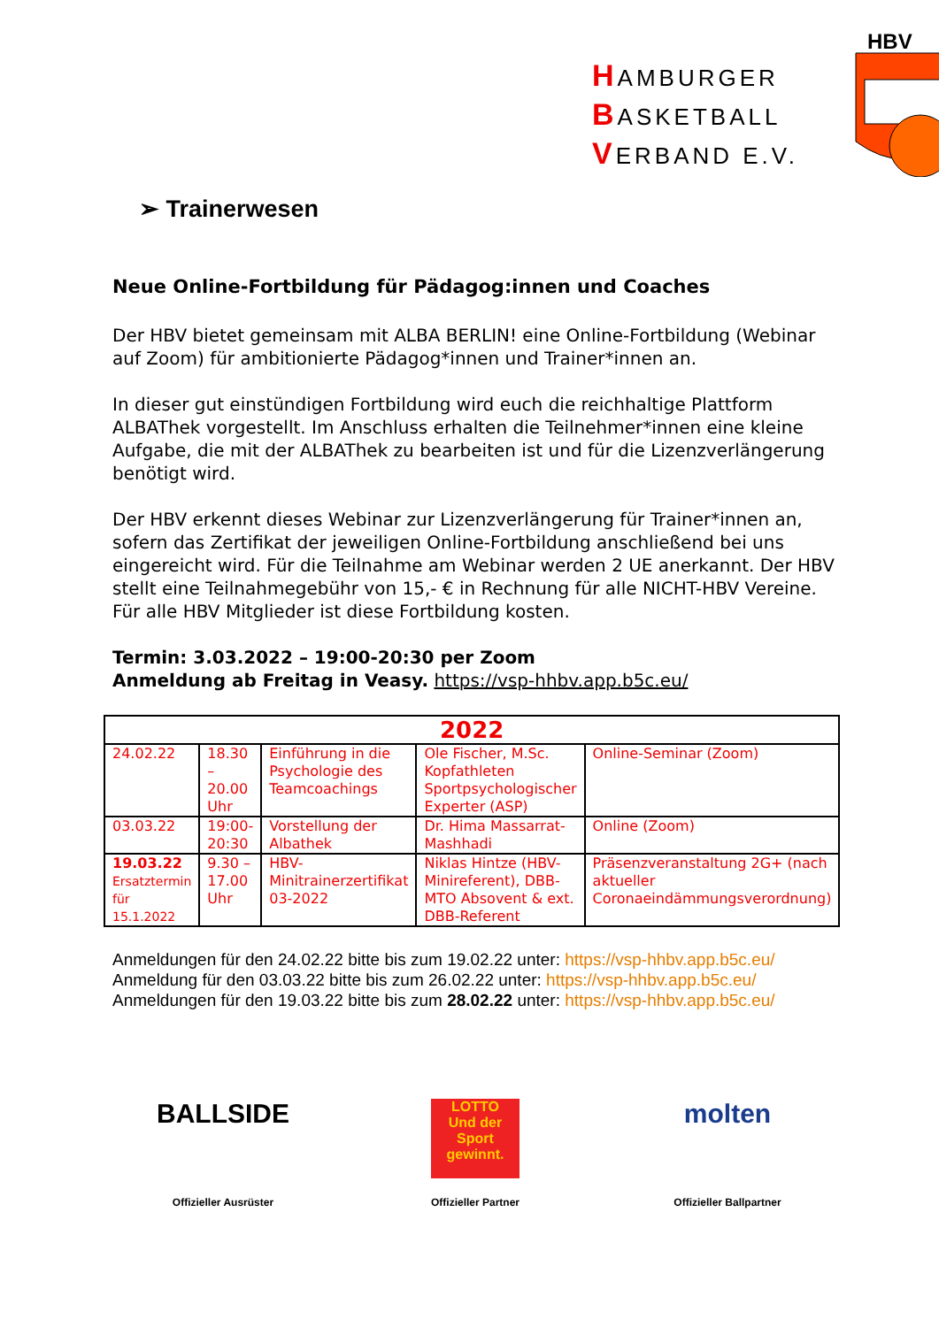HAMBURGER
BASKETBALL
VERBAND E.V.
HBV
➢ Trainerwesen
Neue Online-Fortbildung für Pädagog:innen und Coaches
Der HBV bietet gemeinsam mit ALBA BERLIN! eine Online-Fortbildung (Webinar auf Zoom) für ambitionierte Pädagog*innen und Trainer*innen an.
In dieser gut einstündigen Fortbildung wird euch die reichhaltige Plattform ALBAThek vorgestellt. Im Anschluss erhalten die Teilnehmer*innen eine kleine Aufgabe, die mit der ALBAThek zu bearbeiten ist und für die Lizenzverlängerung benötigt wird.
Der HBV erkennt dieses Webinar zur Lizenzverlängerung für Trainer*innen an, sofern das Zertifikat der jeweiligen Online-Fortbildung anschließend bei uns eingereicht wird. Für die Teilnahme am Webinar werden 2 UE anerkannt. Der HBV stellt eine Teilnahmegebühr von 15,- € in Rechnung für alle NICHT-HBV Vereine. Für alle HBV Mitglieder ist diese Fortbildung kosten.
Termin: 3.03.2022 – 19:00-20:30 per Zoom
Anmeldung ab Freitag in Veasy. https://vsp-hhbv.app.b5c.eu/
| 2022 | | | | |
| 24.02.22 | 18.30 – 20.00 Uhr | Einführung in die Psychologie des Teamcoachings | Ole Fischer, M.Sc. Kopfathleten Sportpsychologischer Experter (ASP) | Online-Seminar (Zoom) |
| 03.03.22 | 19:00-20:30 | Vorstellung der Albathek | Dr. Hima Massarrat-Mashhadi | Online (Zoom) |
| 19.03.22 Ersatztermin für 15.1.2022 | 9.30 – 17.00 Uhr | HBV-Minitrainerzertifikat 03-2022 | Niklas Hintze (HBV-Minireferent), DBB-MTO Absovent & ext. DBB-Referent | Präsenzveranstaltung 2G+ (nach aktueller Coronaeindämmungsverordnung) |
Anmeldungen für den 24.02.22 bitte bis zum 19.02.22 unter: https://vsp-hhbv.app.b5c.eu/
Anmeldung für den 03.03.22 bitte bis zum 26.02.22 unter: https://vsp-hhbv.app.b5c.eu/
Anmeldungen für den 19.03.22 bitte bis zum 28.02.22 unter: https://vsp-hhbv.app.b5c.eu/
BALLSIDE
Offizieller Ausrüster
LOTTO
Und der Sport gewinnt.
Offizieller Partner
molten
Offizieller Ballpartner